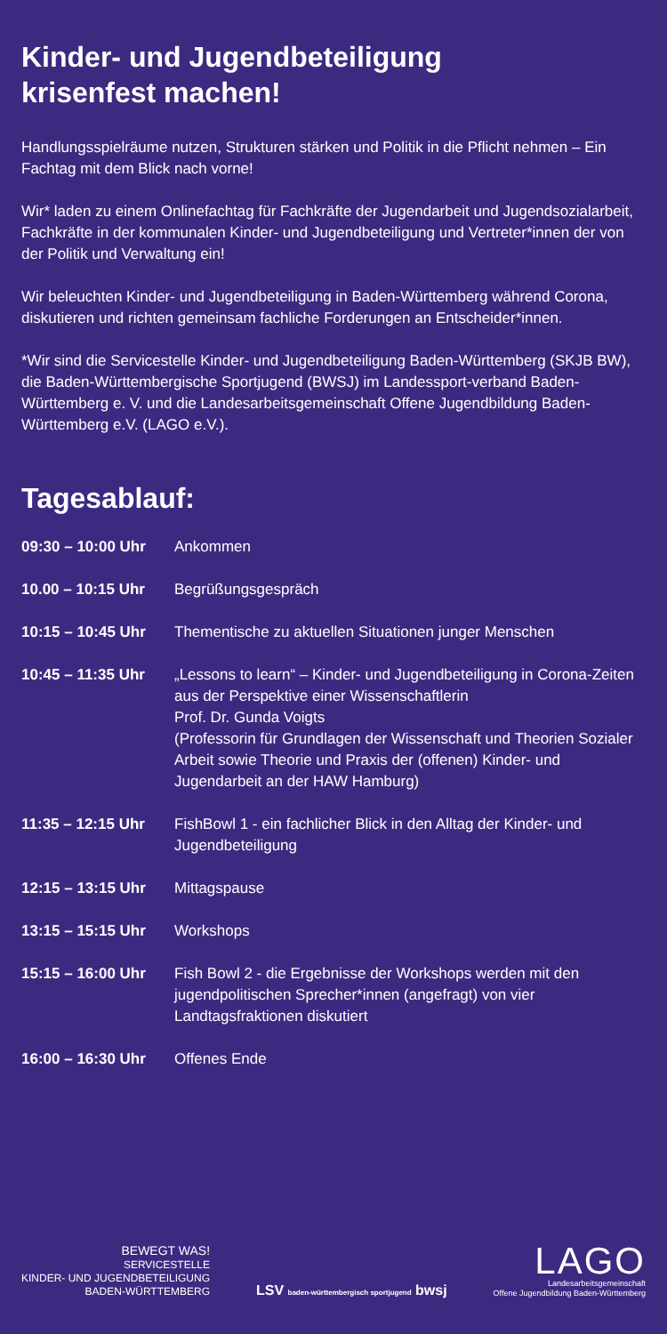Kinder- und Jugendbeteiligung
krisenfest machen!
Handlungsspielräume nutzen, Strukturen stärken und Politik in die Pflicht nehmen – Ein Fachtag mit dem Blick nach vorne!
Wir* laden zu einem Onlinefachtag für Fachkräfte der Jugendarbeit und Jugendsozialarbeit, Fachkräfte in der kommunalen Kinder- und Jugendbeteiligung und Vertreter*innen der von der Politik und Verwaltung ein!
Wir beleuchten Kinder- und Jugendbeteiligung in Baden-Württemberg während Corona, diskutieren und richten gemeinsam fachliche Forderungen an Entscheider*innen.
*Wir sind die Servicestelle Kinder- und Jugendbeteiligung Baden-Württemberg (SKJB BW), die Baden-Württembergische Sportjugend (BWSJ) im Landessport-verband Baden-Württemberg e. V. und die Landesarbeitsgemeinschaft Offene Jugendbildung Baden-Württemberg e.V. (LAGO e.V.).
Tagesablauf:
| 09:30 – 10:00 Uhr | Ankommen |
| 10.00 – 10:15 Uhr | Begrüßungsgespräch |
| 10:15 – 10:45 Uhr | Thementische zu aktuellen Situationen junger Menschen |
| 10:45 – 11:35 Uhr | „Lessons to learn“ – Kinder- und Jugendbeteiligung in Corona-Zeiten aus der Perspektive einer Wissenschaftlerin Prof. Dr. Gunda Voigts (Professorin für Grundlagen der Wissenschaft und Theorien Sozialer Arbeit sowie Theorie und Praxis der (offenen) Kinder- und Jugendarbeit an der HAW Hamburg) |
| 11:35 – 12:15 Uhr | FishBowl 1 - ein fachlicher Blick in den Alltag der Kinder- und Jugendbeteiligung |
| 12:15 – 13:15 Uhr | Mittagspause |
| 13:15 – 15:15 Uhr | Workshops |
| 15:15 – 16:00 Uhr | Fish Bowl 2 - die Ergebnisse der Workshops werden mit den jugendpolitischen Sprecher*innen (angefragt) von vier Landtagsfraktionen diskutiert |
| 16:00 – 16:30 Uhr | Offenes Ende |
BEWEGT WAS!
SERVICESTELLE
KINDER- UND JUGENDBETEILIGUNG
BADEN-WÜRTTEMBERG
LSV baden-württembergisch sportjugend bwsj
LAGO
Landesarbeitsgemeinschaft
Offene Jugendbildung Baden-Württemberg